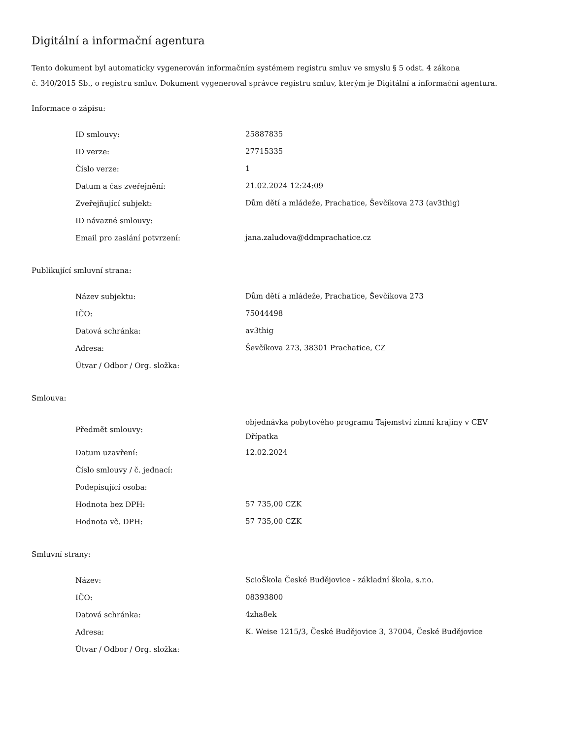Digitální a informační agentura
Tento dokument byl automaticky vygenerován informačním systémem registru smluv ve smyslu § 5 odst. 4 zákona
č. 340/2015 Sb., o registru smluv. Dokument vygeneroval správce registru smluv, kterým je Digitální a informační agentura.
Informace o zápisu:
| ID smlouvy: | 25887835 |
| ID verze: | 27715335 |
| Číslo verze: | 1 |
| Datum a čas zveřejnění: | 21.02.2024 12:24:09 |
| Zveřejňující subjekt: | Dům dětí a mládeže, Prachatice, Ševčíkova 273 (av3thig) |
| ID návazné smlouvy: | |
| Email pro zaslání potvrzení: | jana.zaludova@ddmprachatice.cz |
Publikující smluvní strana:
| Název subjektu: | Dům dětí a mládeže, Prachatice, Ševčíkova 273 |
| IČO: | 75044498 |
| Datová schránka: | av3thig |
| Adresa: | Ševčíkova 273, 38301 Prachatice, CZ |
| Útvar / Odbor / Org. složka: | |
Smlouva:
| Předmět smlouvy: | objednávka pobytového programu Tajemství zimní krajiny v CEV Dřípatka |
| Datum uzavření: | 12.02.2024 |
| Číslo smlouvy / č. jednací: | |
| Podepisující osoba: | |
| Hodnota bez DPH: | 57 735,00 CZK |
| Hodnota vč. DPH: | 57 735,00 CZK |
Smluvní strany:
| Název: | ScioŠkola České Budějovice - základní škola, s.r.o. |
| IČO: | 08393800 |
| Datová schránka: | 4zha8ek |
| Adresa: | K. Weise 1215/3, České Budějovice 3, 37004, České Budějovice |
| Útvar / Odbor / Org. složka: | |